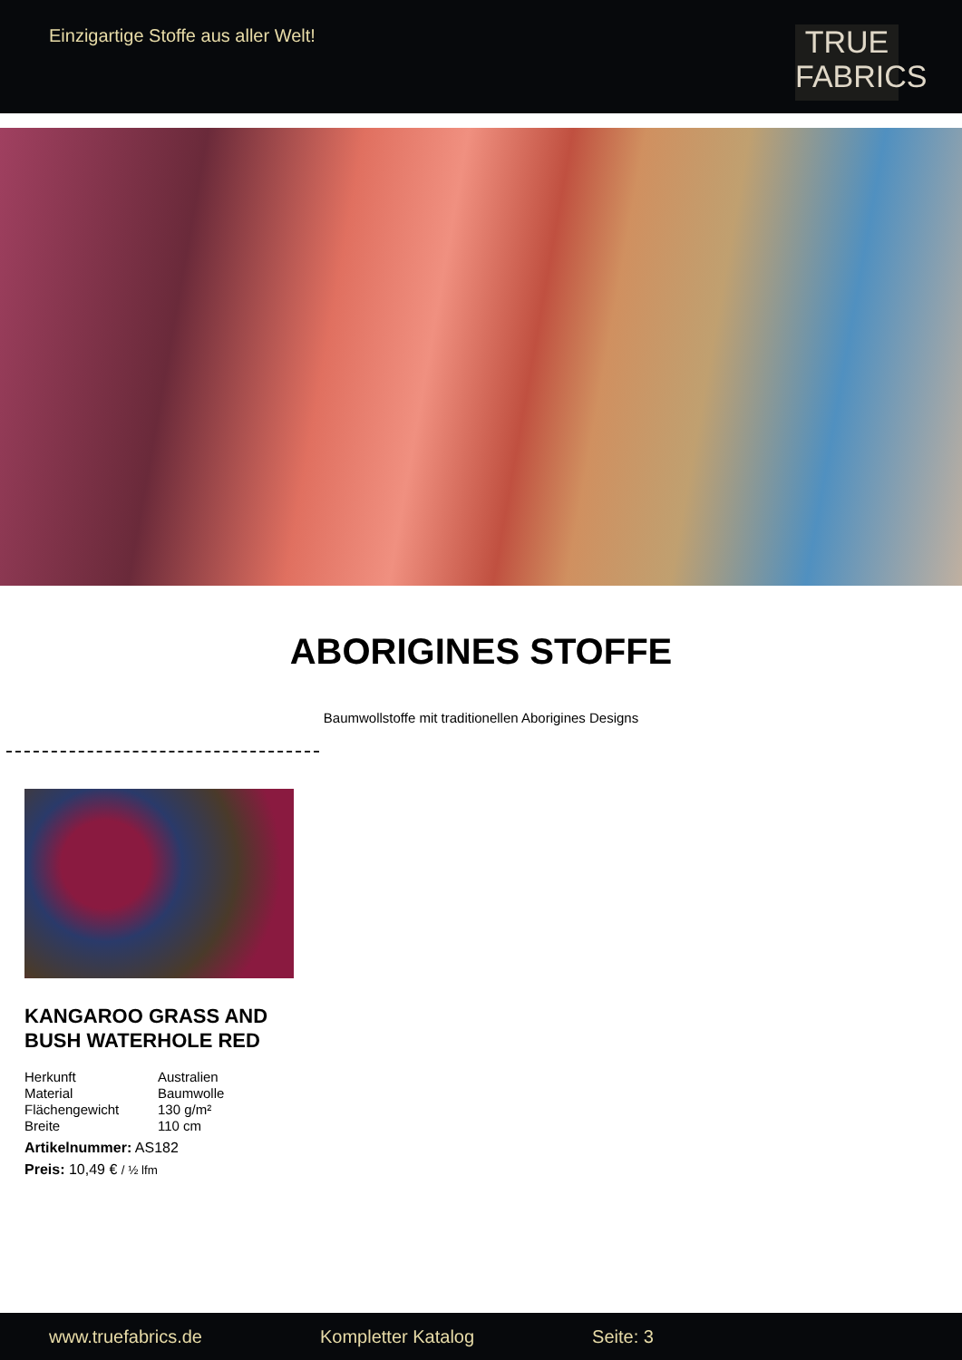Einzigartige Stoffe aus aller Welt!
TRUE
FABRICS
ABORIGINES STOFFE
Baumwollstoffe mit traditionellen Aborigines Designs
KANGAROO GRASS AND BUSH WATERHOLE RED
| Herkunft | Australien |
| Material | Baumwolle |
| Flächengewicht | 130 g/m² |
| Breite | 110 cm |
Artikelnummer: AS182
Preis: 10,49 € / ½ lfm
www.truefabrics.de Kompletter Katalog Seite: 3